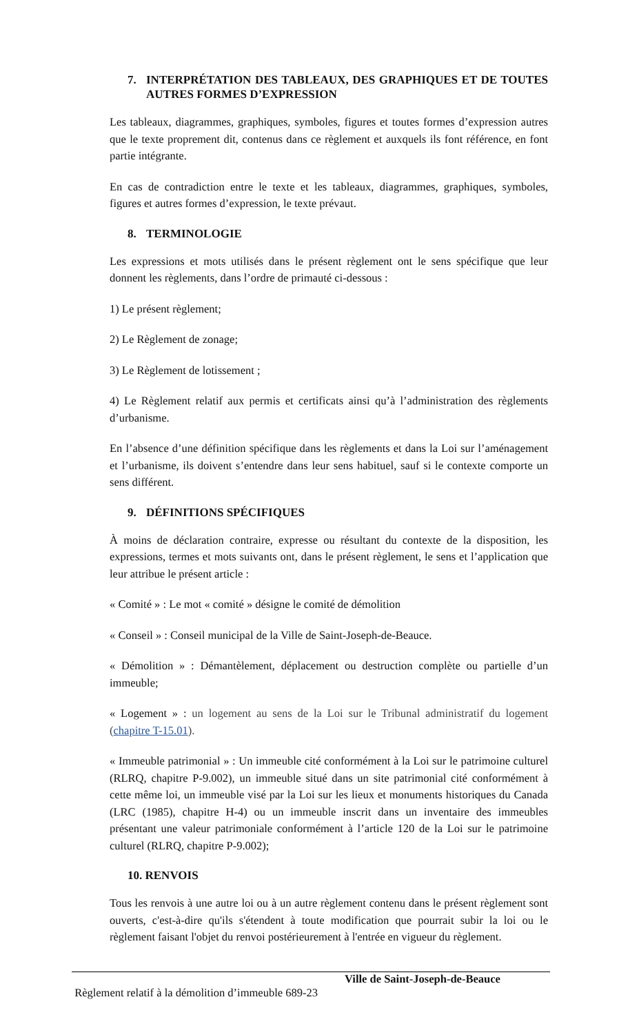7. INTERPRÉTATION DES TABLEAUX, DES GRAPHIQUES ET DE TOUTES AUTRES FORMES D’EXPRESSION
Les tableaux, diagrammes, graphiques, symboles, figures et toutes formes d’expression autres que le texte proprement dit, contenus dans ce règlement et auxquels ils font référence, en font partie intégrante.
En cas de contradiction entre le texte et les tableaux, diagrammes, graphiques, symboles, figures et autres formes d’expression, le texte prévaut.
8. TERMINOLOGIE
Les expressions et mots utilisés dans le présent règlement ont le sens spécifique que leur donnent les règlements, dans l’ordre de primauté ci-dessous :
1) Le présent règlement;
2) Le Règlement de zonage;
3) Le Règlement de lotissement ;
4) Le Règlement relatif aux permis et certificats ainsi qu’à l’administration des règlements d’urbanisme.
En l’absence d’une définition spécifique dans les règlements et dans la Loi sur l’aménagement et l’urbanisme, ils doivent s’entendre dans leur sens habituel, sauf si le contexte comporte un sens différent.
9. DÉFINITIONS SPÉCIFIQUES
À moins de déclaration contraire, expresse ou résultant du contexte de la disposition, les expressions, termes et mots suivants ont, dans le présent règlement, le sens et l’application que leur attribue le présent article :
« Comité » : Le mot « comité » désigne le comité de démolition
« Conseil » : Conseil municipal de la Ville de Saint-Joseph-de-Beauce.
« Démolition » : Démantèlement, déplacement ou destruction complète ou partielle d’un immeuble;
« Logement » : un logement au sens de la Loi sur le Tribunal administratif du logement (chapitre T-15.01).
« Immeuble patrimonial » : Un immeuble cité conformément à la Loi sur le patrimoine culturel (RLRQ, chapitre P-9.002), un immeuble situé dans un site patrimonial cité conformément à cette même loi, un immeuble visé par la Loi sur les lieux et monuments historiques du Canada (LRC (1985), chapitre H-4) ou un immeuble inscrit dans un inventaire des immeubles présentant une valeur patrimoniale conformément à l’article 120 de la Loi sur le patrimoine culturel (RLRQ, chapitre P-9.002);
10. RENVOIS
Tous les renvois à une autre loi ou à un autre règlement contenu dans le présent règlement sont ouverts, c'est-à-dire qu'ils s'étendent à toute modification que pourrait subir la loi ou le règlement faisant l'objet du renvoi postérieurement à l'entrée en vigueur du règlement.
Ville de Saint-Joseph-de-Beauce
Règlement relatif à la démolition d’immeuble 689-23